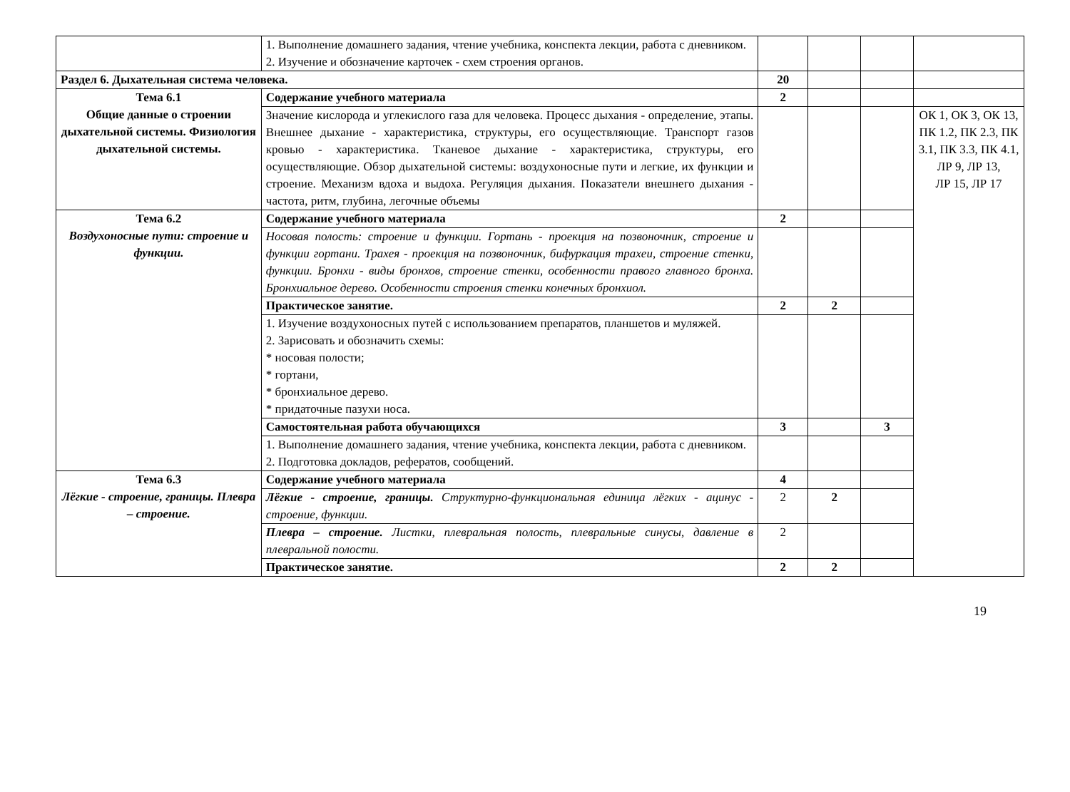| | 1. Выполнение домашнего задания, чтение учебника, конспекта лекции, работа с дневником. 2. Изучение и обозначение карточек - схем строения органов. | | | | |
| Раздел 6. Дыхательная система человека. | | 20 | | | |
| Тема 6.1 Общие данные о строении дыхательной системы. Физиология дыхательной системы. | Содержание учебного материала | 2 | | | |
| | Значение кислорода и углекислого газа для человека. Процесс дыхания - определение, этапы. Внешнее дыхание - характеристика, структуры, его осуществляющие. Транспорт газов кровью - характеристика. Тканевое дыхание - характеристика, структуры, его осуществляющие. Обзор дыхательной системы: воздухоносные пути и легкие, их функции и строение. Механизм вдоха и выдоха. Регуляция дыхания. Показатели внешнего дыхания - частота, ритм, глубина, легочные объемы | | | | ОК 1, ОК 3, ОК 13, ПК 1.2, ПК 2.3, ПК 3.1, ПК 3.3, ПК 4.1, ЛР 9, ЛР 13, ЛР 15, ЛР 17 |
| Тема 6.2 Воздухоносные пути: строение и функции. | Содержание учебного материала | 2 | | | |
| | Носовая полость: строение и функции. Гортань - проекция на позвоночник, строение и функции гортани. Трахея - проекция на позвоночник, бифуркация трахеи, строение стенки, функции. Бронхи - виды бронхов, строение стенки, особенности правого главного бронха. Бронхиальное дерево. Особенности строения стенки конечных бронхиол. | | | | |
| | Практическое занятие. | 2 | 2 | | |
| | 1. Изучение воздухоносных путей с использованием препаратов, планшетов и муляжей. 2. Зарисовать и обозначить схемы: * носовая полости; * гортани, * бронхиальное дерево. * придаточные пазухи носа. | | | | |
| | Самостоятельная работа обучающихся | 3 | | 3 | |
| | 1. Выполнение домашнего задания, чтение учебника, конспекта лекции, работа с дневником. 2. Подготовка докладов, рефератов, сообщений. | | | | |
| Тема 6.3 Лёгкие - строение, границы. Плевра – строение. | Содержание учебного материала | 4 | | | |
| | Лёгкие - строение, границы. Структурно-функциональная единица лёгких - ацинус - строение, функции. | 2 | 2 | | |
| | Плевра – строение. Листки, плевральная полость, плевральные синусы, давление в плевральной полости. | 2 | | | |
| | Практическое занятие. | 2 | 2 | | |
19